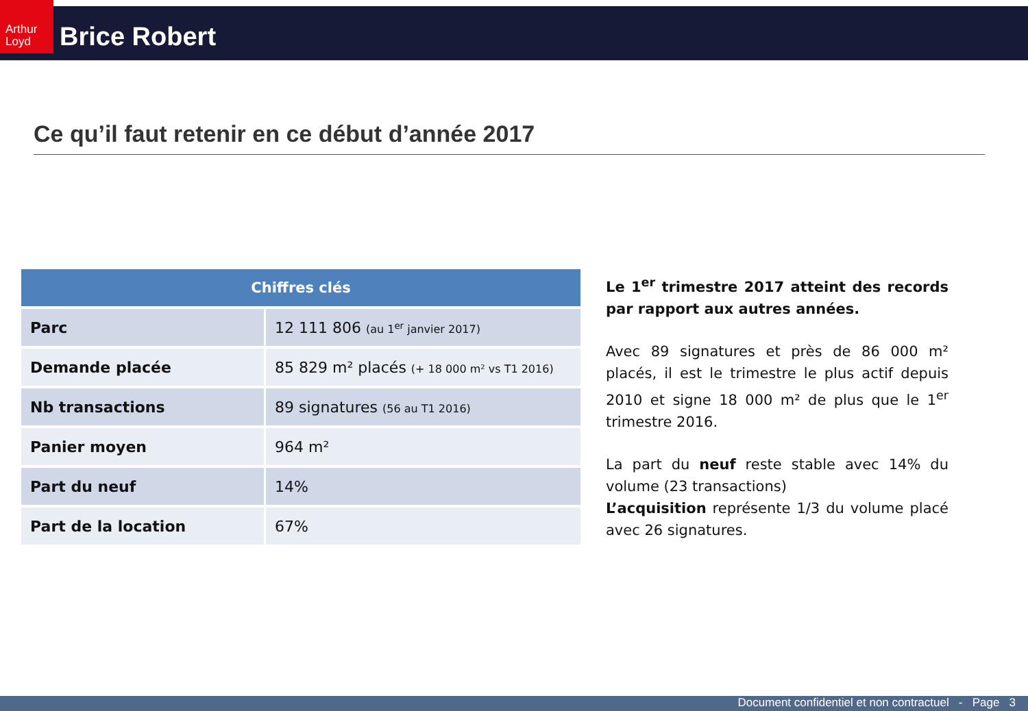Arthur Loyd
Brice Robert
Ce qu’il faut retenir en ce début d’année 2017
| Chiffres clés | |
| --- | --- |
| Parc | 12 111 806 (au 1<sup>er</sup> janvier 2017) |
| Demande placée | 85 829 m² placés (+ 18 000 m² vs T1 2016) |
| Nb transactions | 89 signatures (56 au T1 2016) |
| Panier moyen | 964 m² |
| Part du neuf | 14% |
| Part de la location | 67% |
Le 1<sup>er</sup> trimestre 2017 atteint des records par rapport aux autres années.
Avec 89 signatures et près de 86 000 m² placés, il est le trimestre le plus actif depuis 2010 et signe 18 000 m² de plus que le 1<sup>er</sup> trimestre 2016.
La part du neuf reste stable avec 14% du volume (23 transactions)
L’acquisition représente 1/3 du volume placé avec 26 signatures.
Document confidentiel et non contractuel - Page 3